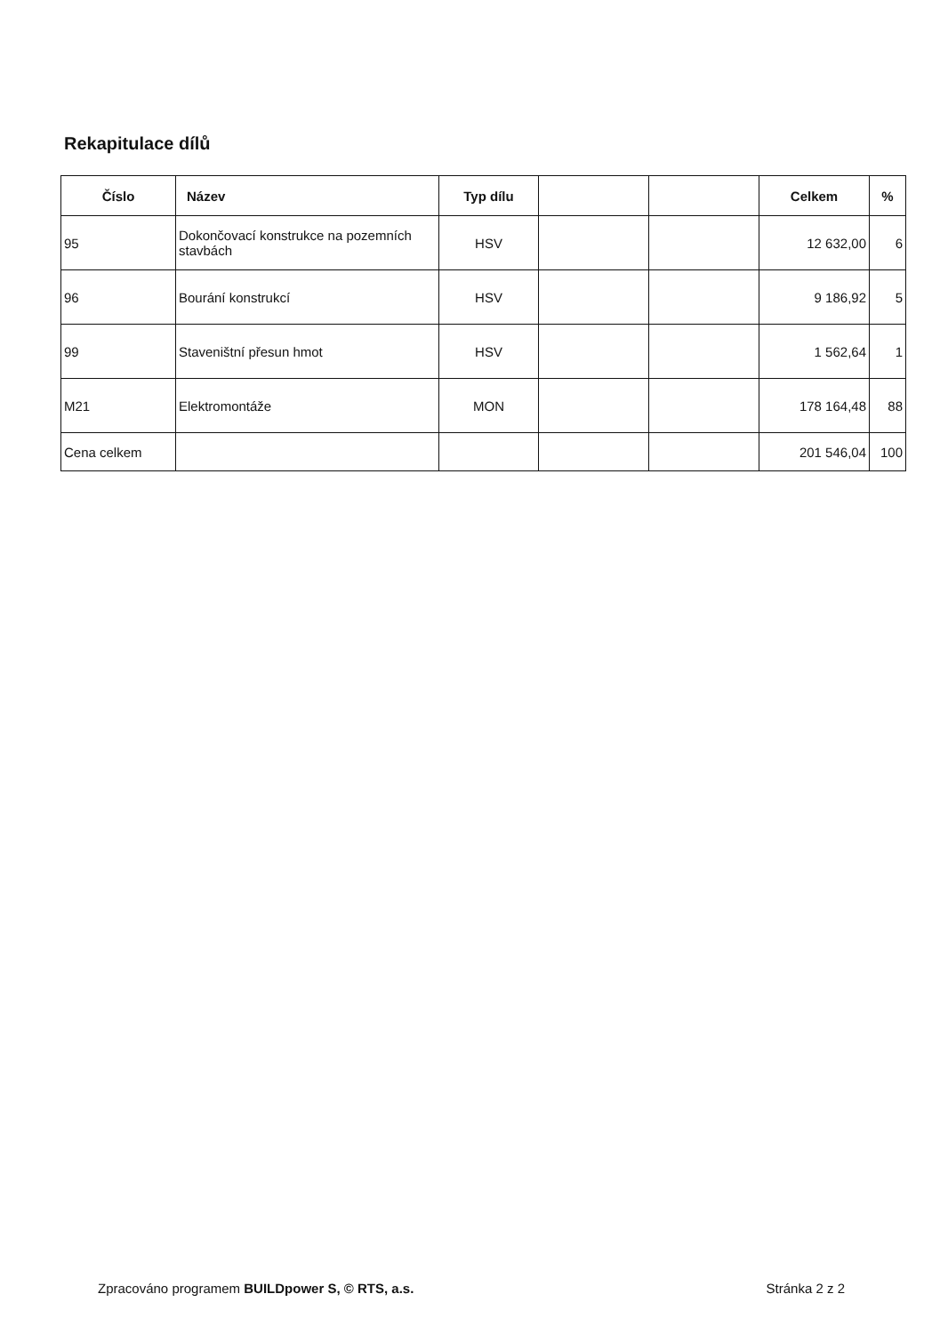Rekapitulace dílů
| Číslo | Název | Typ dílu | | | Celkem | % |
| --- | --- | --- | --- | --- | --- | --- |
| 95 | Dokončovací konstrukce na pozemních stavbách | HSV | | | 12 632,00 | 6 |
| 96 | Bourání konstrukcí | HSV | | | 9 186,92 | 5 |
| 99 | Staveništní přesun hmot | HSV | | | 1 562,64 | 1 |
| M21 | Elektromontáže | MON | | | 178 164,48 | 88 |
| Cena celkem | | | | | 201 546,04 | 100 |
Zpracováno programem BUILDpower S, © RTS, a.s. Stránka 2 z 2